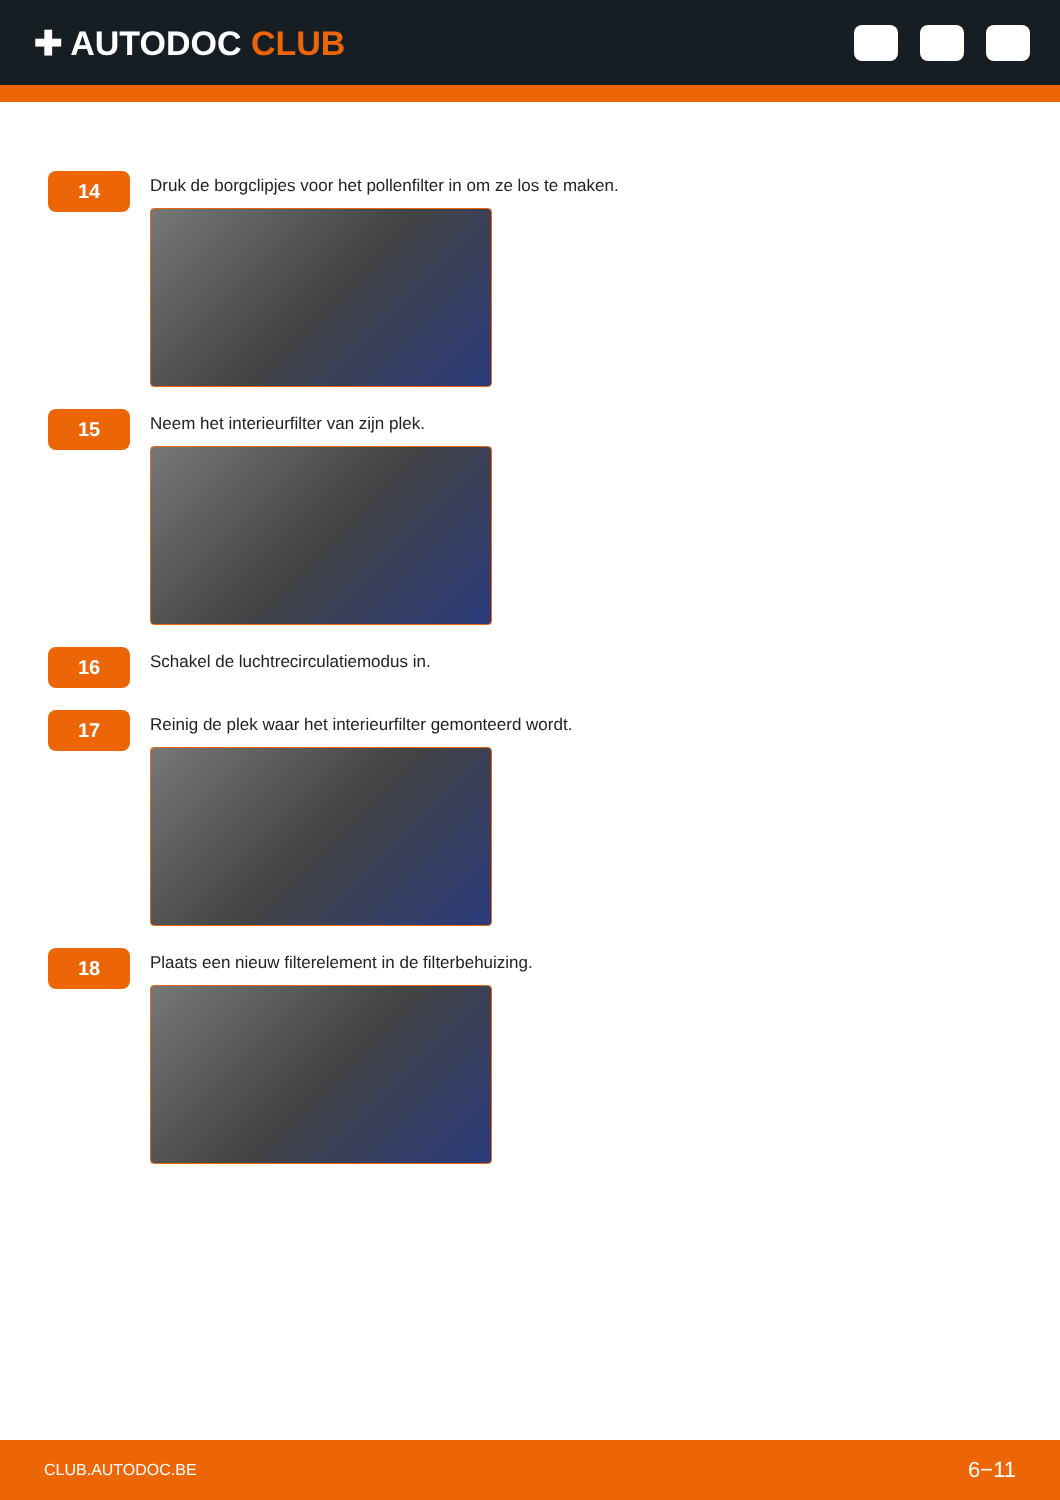✚ AUTODOC CLUB
14
Druk de borgclipjes voor het pollenfilter in om ze los te maken.
15
Neem het interieurfilter van zijn plek.
16
Schakel de luchtrecirculatiemodus in.
17
Reinig de plek waar het interieurfilter gemonteerd wordt.
18
Plaats een nieuw filterelement in de filterbehuizing.
CLUB.AUTODOC.BE 6−11